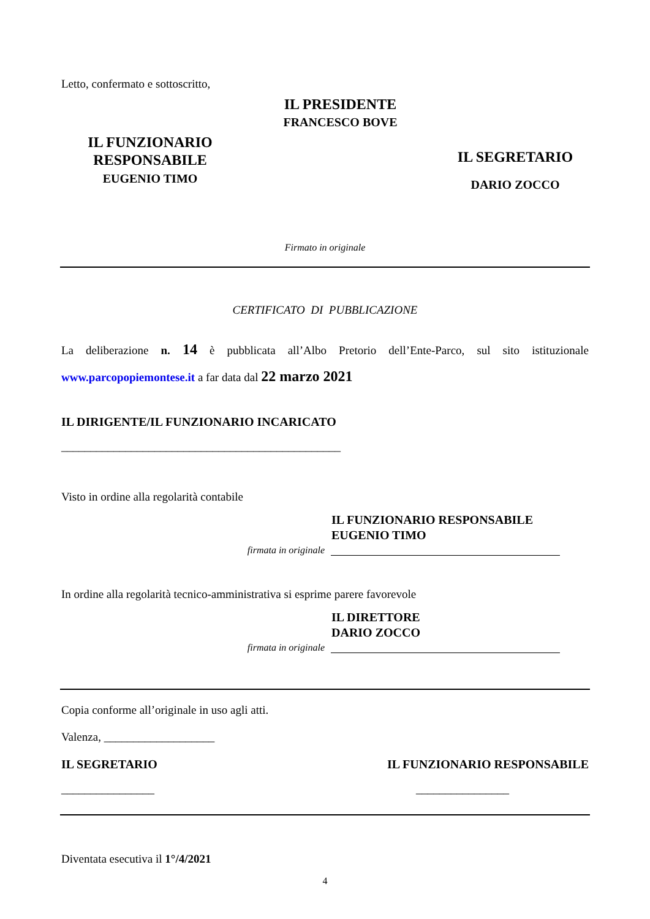Letto, confermato e sottoscritto,
IL FUNZIONARIO
RESPONSABILE
EUGENIO TIMO
IL PRESIDENTE
FRANCESCO BOVE
IL SEGRETARIO
DARIO ZOCCO
Firmato in originale
CERTIFICATO DI PUBBLICAZIONE
La deliberazione n. 14 è pubblicata all’Albo Pretorio dell’Ente-Parco, sul sito istituzionale www.parcopopiemontese.it a far data dal 22 marzo 2021
IL DIRIGENTE/IL FUNZIONARIO INCARICATO
________________________________________________
Visto in ordine alla regolarità contabile
IL FUNZIONARIO RESPONSABILE
EUGENIO TIMO
firmata in originale
In ordine alla regolarità tecnico-amministrativa si esprime parere favorevole
IL DIRETTORE
DARIO ZOCCO
firmata in originale
Copia conforme all’originale in uso agli atti.
Valenza, ___________________
IL SEGRETARIO IL FUNZIONARIO RESPONSABILE
________________ ________________
Diventata esecutiva il 1°/4/2021
4